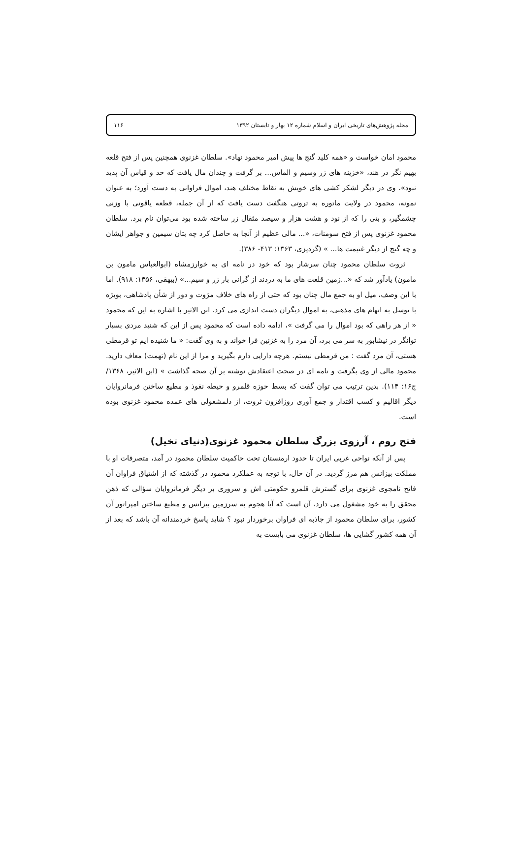مجله پژوهش‌های تاریخی ایران و اسلام شماره ۱۲ بهار و تابستان ۱۳۹۲ ۱۱۶
محمود امان خواست و «همه کلید گنج ها پیش امیر محمود نهاد». سلطان غزنوی همچنین پس از فتح قلعه بهیم نگر در هند، «خزینه های زر وسیم و الماس... بر گرفت و چندان مال یافت که حد و قیاس آن پدید نبود». وی در دیگر لشکر کشی های خویش به نقاط مختلف هند، اموال فراوانی به دست آورد؛ به عنوان نمونه، محمود در ولایت ماتوره به ثروتی هنگفت دست یافت که از آن جمله، قطعه یاقوتی با وزنی چشمگیر، و بتی را که از نود و هشت هزار و سیصد مثقال زر ساخته شده بود می‌توان نام برد. سلطان محمود غزنوی پس از فتح سومنات، «... مالی عظیم از آنجا به حاصل کرد چه بتان سیمین و جواهر ایشان و چه گنج از دیگر غنیمت ها... » (گردیزی، ۱۳۶۳: ۴۱۳- ۳۸۶).
ثروت سلطان محمود چنان سرشار بود که خود در نامه ای به خوارزمشاه (ابوالعباس مامون بن مامون) یادآور شد که «...زمین قلعت های ما به دردند از گرانی بار زر و سیم...» (بیهقی، ۱۳۵۶: ۹۱۸). اما با این وصف، میل او به جمع مال چنان بود که حتی از راه های خلاف مرَوت و دور از شأن پادشاهی، بویژه با توسل به اتهام های مذهبی، به اموال دیگران دست اندازی می کرد. ابن الاثیر با اشاره به این که محمود « از هر راهی که بود اموال را می گرفت »، ادامه داده است که محمود پس از این که شنید مردی بسیار توانگر در نیشابور به سر می برد، آن مرد را به غزنین فرا خواند و به وی گفت: « ما شنیده ایم تو قرمطی هستی، آن مرد گفت : من قرمطی نیستم. هرچه دارایی دارم بگیرید و مرا از این نام (تهمت) معاف دارید. محمود مالی از وی بگرفت و نامه ای در صحت اعتقادش نوشته بر آن صحه گذاشت » (ابن الاثیر، ۱۳۶۸/ ج۱۶: ۱۱۴). بدین ترتیب می توان گفت که بسط حوزه قلمرو و حیطه نفوذ و مطیع ساختن فرمانروایان دیگر اقالیم و کسب اقتدار و جمع آوری روزافزون ثروت، از دلمشغولی های عمده محمود غزنوی بوده است.
فتح روم ، آرزوی بزرگ سلطان محمود غزنوی(دنیای تخیل)
پس از آنکه نواحی غربی ایران تا حدود ارمنستان تحت حاکمیت سلطان محمود در آمد، متصرفات او با مملکت بیزانس هم مرز گردید. در آن حال، با توجه به عملکرد محمود در گذشته که از اشتیاق فراوان آن فاتح نامجوی غزنوی برای گسترش قلمرو حکومتی اش و سروری بر دیگر فرمانروایان سؤالی که ذهن محقق را به خود مشغول می دارد، آن است که آیا هجوم به سرزمین بیزانس و مطیع ساختن امپراتور آن کشور، برای سلطان محمود از جاذبه ای فراوان برخوردار نبود ؟ شاید پاسخ خردمندانه آن باشد که بعد از آن همه کشور گشایی ها، سلطان غزنوی می بایست به